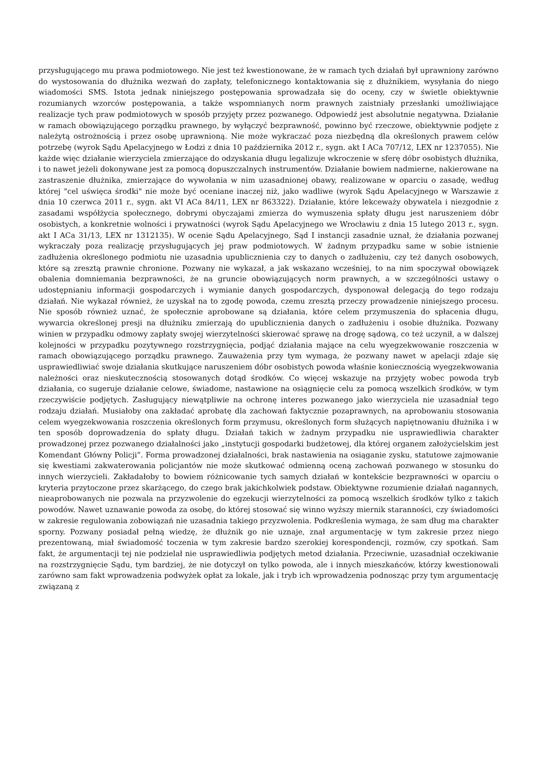przysługującego mu prawa podmiotowego. Nie jest też kwestionowane, że w ramach tych działań był uprawniony zarówno do wystosowania do dłużnika wezwań do zapłaty, telefonicznego kontaktowania się z dłużnikiem, wysyłania do niego wiadomości SMS. Istota jednak niniejszego postępowania sprowadzała się do oceny, czy w świetle obiektywnie rozumianych wzorców postępowania, a także wspomnianych norm prawnych zaistniały przesłanki umożliwiające realizacje tych praw podmiotowych w sposób przyjęty przez pozwanego. Odpowiedź jest absolutnie negatywna. Działanie w ramach obowiązującego porządku prawnego, by wyłączyć bezprawność, powinno być rzeczowe, obiektywnie podjęte z należytą ostrożnością i przez osobę uprawnioną. Nie może wykraczać poza niezbędną dla określonych prawem celów potrzebę (wyrok Sądu Apelacyjnego w Łodzi z dnia 10 października 2012 r., sygn. akt I ACa 707/12, LEX nr 1237055). Nie każde więc działanie wierzyciela zmierzające do odzyskania długu legalizuje wkroczenie w sferę dóbr osobistych dłużnika, i to nawet jeżeli dokonywane jest za pomocą dopuszczalnych instrumentów. Działanie bowiem nadmierne, nakierowane na zastraszenie dłużnika, zmierzające do wywołania w nim uzasadnionej obawy, realizowane w oparciu o zasadę, według której "cel uświęca środki" nie może być oceniane inaczej niż, jako wadliwe (wyrok Sądu Apelacyjnego w Warszawie z dnia 10 czerwca 2011 r., sygn. akt VI ACa 84/11, LEX nr 863322). Działanie, które lekceważy obywatela i niezgodnie z zasadami współżycia społecznego, dobrymi obyczajami zmierza do wymuszenia spłaty długu jest naruszeniem dóbr osobistych, a konkretnie wolności i prywatności (wyrok Sądu Apelacyjnego we Wrocławiu z dnia 15 lutego 2013 r., sygn. akt I ACa 31/13, LEX nr 1312135). W ocenie Sądu Apelacyjnego, Sąd I instancji zasadnie uznał, że działania pozwanej wykraczały poza realizację przysługujących jej praw podmiotowych. W żadnym przypadku same w sobie istnienie zadłużenia określonego podmiotu nie uzasadnia upublicznienia czy to danych o zadłużeniu, czy też danych osobowych, które są zresztą prawnie chronione. Pozwany nie wykazał, a jak wskazano wcześniej, to na nim spoczywał obowiązek obalenia domniemania bezprawności, że na gruncie obowiązujących norm prawnych, a w szczególności ustawy o udostępnianiu informacji gospodarczych i wymianie danych gospodarczych, dysponował delegacją do tego rodzaju działań. Nie wykazał również, że uzyskał na to zgodę powoda, czemu zresztą przeczy prowadzenie niniejszego procesu. Nie sposób również uznać, że społecznie aprobowane są działania, które celem przymuszenia do spłacenia długu, wywarcia określonej presji na dłużniku zmierzają do upublicznienia danych o zadłużeniu i osobie dłużnika. Pozwany winien w przypadku odmowy zapłaty swojej wierzytelności skierować sprawę na drogę sądową, co też uczynił, a w dalszej kolejności w przypadku pozytywnego rozstrzygnięcia, podjąć działania mające na celu wyegzekwowanie roszczenia w ramach obowiązującego porządku prawnego. Zauważenia przy tym wymaga, że pozwany nawet w apelacji zdaje się usprawiedliwiać swoje działania skutkujące naruszeniem dóbr osobistych powoda właśnie koniecznością wyegzekwowania należności oraz nieskutecznością stosowanych dotąd środków. Co więcej wskazuje na przyjęty wobec powoda tryb działania, co sugeruje działanie celowe, świadome, nastawione na osiągnięcie celu za pomocą wszelkich środków, w tym rzeczywiście podjętych. Zasługujący niewątpliwie na ochronę interes pozwanego jako wierzyciela nie uzasadniał tego rodzaju działań. Musiałoby ona zakładać aprobatę dla zachowań faktycznie pozaprawnych, na aprobowaniu stosowania celem wyegzekwowania roszczenia określonych form przymusu, określonych form służących napiętnowaniu dłużnika i w ten sposób doprowadzenia do spłaty długu. Działań takich w żadnym przypadku nie usprawiedliwia charakter prowadzonej przez pozwanego działalności jako „instytucji gospodarki budżetowej, dla której organem założycielskim jest Komendant Główny Policji”. Forma prowadzonej działalności, brak nastawienia na osiąganie zysku, statutowe zajmowanie się kwestiami zakwaterowania policjantów nie może skutkować odmienną oceną zachowań pozwanego w stosunku do innych wierzycieli. Zakładałoby to bowiem różnicowanie tych samych działań w kontekście bezprawności w oparciu o kryteria przytoczone przez skarżącego, do czego brak jakichkolwiek podstaw. Obiektywne rozumienie działań nagannych, nieaprobowanych nie pozwala na przyzwolenie do egzekucji wierzytelności za pomocą wszelkich środków tylko z takich powodów. Nawet uznawanie powoda za osobę, do której stosować się winno wyższy miernik staranności, czy świadomości w zakresie regulowania zobowiązań nie uzasadnia takiego przyzwolenia. Podkreślenia wymaga, że sam dług ma charakter sporny. Pozwany posiadał pełną wiedzę, że dłużnik go nie uznaje, znał argumentację w tym zakresie przez niego prezentowaną, miał świadomość toczenia w tym zakresie bardzo szerokiej korespondencji, rozmów, czy spotkań. Sam fakt, że argumentacji tej nie podzielał nie usprawiedliwia podjętych metod działania. Przeciwnie, uzasadniał oczekiwanie na rozstrzygnięcie Sądu, tym bardziej, że nie dotyczył on tylko powoda, ale i innych mieszkańców, którzy kwestionowali zarówno sam fakt wprowadzenia podwyżek opłat za lokale, jak i tryb ich wprowadzenia podnosząc przy tym argumentację związaną z